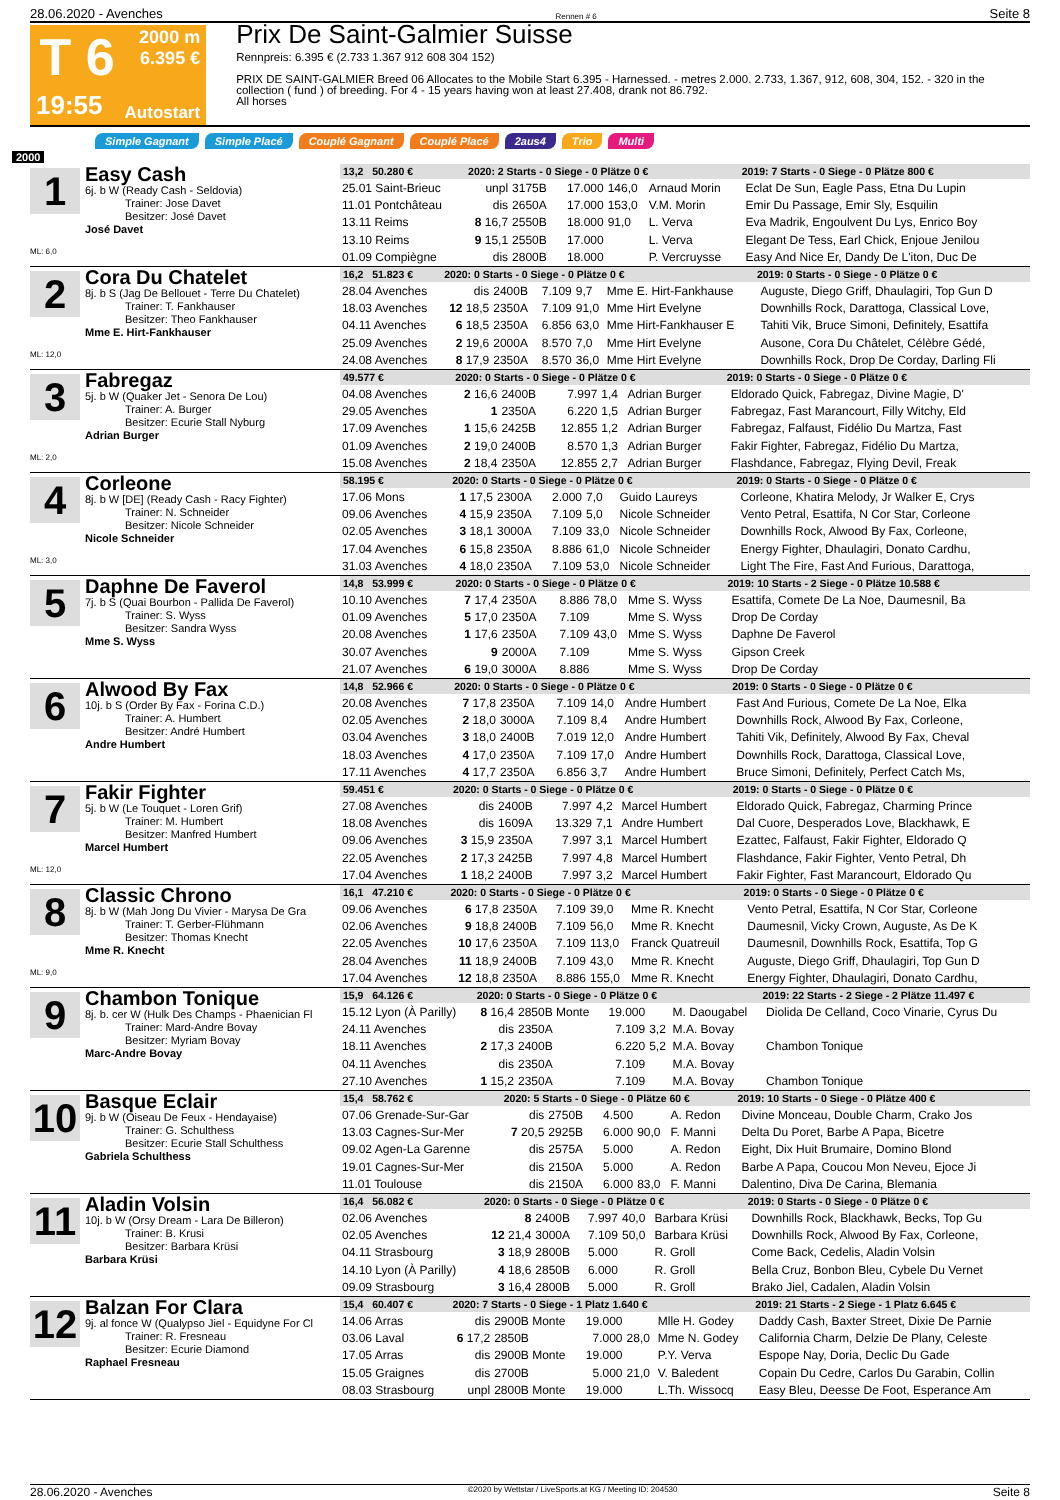28.06.2020 - Avenches Rennen # 6 Seite 8
T 6
2000 m
6.395 €
19:55
Autostart
Prix De Saint-Galmier Suisse
Rennpreis: 6.395 € (2.733 1.367 912 608 304 152)
PRIX DE SAINT-GALMIER Breed 06 Allocates to the Mobile Start 6.395 - Harnessed. - metres 2.000. 2.733, 1.367, 912, 608, 304, 152. - 320 in the collection ( fund ) of breeding. For 4 - 15 years having won at least 27.408, drank not 86.792.
All horses
Simple Gagnant Simple Placé Couplé Gagnant Couplé Placé 2aus4 Trio Multi
2000
1
Easy Cash
6j. b W (Ready Cash - Seldovia)
Trainer: Jose Davet
Besitzer: José Davet
José Davet
ML: 6,0
| 13,2 50.280 € | 2020: 2 Starts - 0 Siege - 0 Plätze 0 € | | | | | 2019: 7 Starts - 0 Siege - 0 Plätze 800 € | |
| --- | --- | --- | --- | --- | --- | --- | --- |
| 25.01 Saint-Brieuc | unpl | 3175B | 17.000 | 146,0 | Arnaud Morin | | Eclat De Sun, Eagle Pass, Etna Du Lupin |
| 11.01 Pontchâteau | dis | 2650A | 17.000 | 153,0 | V.M. Morin | | Emir Du Passage, Emir Sly, Esquilin |
| 13.11 Reims | 8 16,7 | 2550B | 18.000 | 91,0 | L. Verva | | Eva Madrik, Engoulvent Du Lys, Enrico Boy |
| 13.10 Reims | 9 15,1 | 2550B | 17.000 | | L. Verva | | Elegant De Tess, Earl Chick, Enjoue Jenilou |
| 01.09 Compiègne | dis | 2800B | 18.000 | | P. Vercruysse | | Easy And Nice Er, Dandy De L'iton, Duc De |
2
Cora Du Chatelet
8j. b S (Jag De Bellouet - Terre Du Chatelet)
Trainer: T. Fankhauser
Besitzer: Theo Fankhauser
Mme E. Hirt-Fankhauser
ML: 12,0
| 16,2 51.823 € | 2020: 0 Starts - 0 Siege - 0 Plätze 0 € | | | | | 2019: 0 Starts - 0 Siege - 0 Plätze 0 € | |
| --- | --- | --- | --- | --- | --- | --- | --- |
| 28.04 Avenches | dis | 2400B | 7.109 | 9,7 | Mme E. Hirt-Fankhause | | Auguste, Diego Griff, Dhaulagiri, Top Gun D |
| 18.03 Avenches | 12 18,5 | 2350A | 7.109 | 91,0 | Mme Hirt Evelyne | | Downhills Rock, Darattoga, Classical Love, |
| 04.11 Avenches | 6 18,5 | 2350A | 6.856 | 63,0 | Mme Hirt-Fankhauser E | | Tahiti Vik, Bruce Simoni, Definitely, Esattifa |
| 25.09 Avenches | 2 19,6 | 2000A | 8.570 | 7,0 | Mme Hirt Evelyne | | Ausone, Cora Du Châtelet, Célèbre Gédé, |
| 24.08 Avenches | 8 17,9 | 2350A | 8.570 | 36,0 | Mme Hirt Evelyne | | Downhills Rock, Drop De Corday, Darling Fli |
3
Fabregaz
5j. b W (Quaker Jet - Senora De Lou)
Trainer: A. Burger
Besitzer: Ecurie Stall Nyburg
Adrian Burger
ML: 2,0
| 49.577 € | 2020: 0 Starts - 0 Siege - 0 Plätze 0 € | | | | | 2019: 0 Starts - 0 Siege - 0 Plätze 0 € | |
| --- | --- | --- | --- | --- | --- | --- | --- |
| 04.08 Avenches | 2 16,6 | 2400B | 7.997 | 1,4 | Adrian Burger | | Eldorado Quick, Fabregaz, Divine Magie, D' |
| 29.05 Avenches | 1 | 2350A | 6.220 | 1,5 | Adrian Burger | | Fabregaz, Fast Marancourt, Filly Witchy, Eld |
| 17.09 Avenches | 1 15,6 | 2425B | 12.855 | 1,2 | Adrian Burger | | Fabregaz, Falfaust, Fidélio Du Martza, Fast |
| 01.09 Avenches | 2 19,0 | 2400B | 8.570 | 1,3 | Adrian Burger | | Fakir Fighter, Fabregaz, Fidélio Du Martza, |
| 15.08 Avenches | 2 18,4 | 2350A | 12.855 | 2,7 | Adrian Burger | | Flashdance, Fabregaz, Flying Devil, Freak |
4
Corleone
8j. b W [DE] (Ready Cash - Racy Fighter)
Trainer: N. Schneider
Besitzer: Nicole Schneider
Nicole Schneider
ML: 3,0
| 58.195 € | 2020: 0 Starts - 0 Siege - 0 Plätze 0 € | | | | | 2019: 0 Starts - 0 Siege - 0 Plätze 0 € | |
| --- | --- | --- | --- | --- | --- | --- | --- |
| 17.06 Mons | 1 17,5 | 2300A | 2.000 | 7,0 | Guido Laureys | | Corleone, Khatira Melody, Jr Walker E, Crys |
| 09.06 Avenches | 4 15,9 | 2350A | 7.109 | 5,0 | Nicole Schneider | | Vento Petral, Esattifa, N Cor Star, Corleone |
| 02.05 Avenches | 3 18,1 | 3000A | 7.109 | 33,0 | Nicole Schneider | | Downhills Rock, Alwood By Fax, Corleone, |
| 17.04 Avenches | 6 15,8 | 2350A | 8.886 | 61,0 | Nicole Schneider | | Energy Fighter, Dhaulagiri, Donato Cardhu, |
| 31.03 Avenches | 4 18,0 | 2350A | 7.109 | 53,0 | Nicole Schneider | | Light The Fire, Fast And Furious, Darattoga, |
5
Daphne De Faverol
7j. b S (Quai Bourbon - Pallida De Faverol)
Trainer: S. Wyss
Besitzer: Sandra Wyss
Mme S. Wyss
| 14,8 53.999 € | 2020: 0 Starts - 0 Siege - 0 Plätze 0 € | | | | | 2019: 10 Starts - 2 Siege - 0 Plätze 10.588 € | |
| --- | --- | --- | --- | --- | --- | --- | --- |
| 10.10 Avenches | 7 17,4 | 2350A | 8.886 | 78,0 | Mme S. Wyss | | Esattifa, Comete De La Noe, Daumesnil, Ba |
| 01.09 Avenches | 5 17,0 | 2350A | 7.109 | | Mme S. Wyss | | Drop De Corday |
| 20.08 Avenches | 1 17,6 | 2350A | 7.109 | 43,0 | Mme S. Wyss | | Daphne De Faverol |
| 30.07 Avenches | 9 | 2000A | 7.109 | | Mme S. Wyss | | Gipson Creek |
| 21.07 Avenches | 6 19,0 | 3000A | 8.886 | | Mme S. Wyss | | Drop De Corday |
6
Alwood By Fax
10j. b S (Order By Fax - Forina C.D.)
Trainer: A. Humbert
Besitzer: André Humbert
Andre Humbert
| 14,8 52.966 € | 2020: 0 Starts - 0 Siege - 0 Plätze 0 € | | | | | 2019: 0 Starts - 0 Siege - 0 Plätze 0 € | |
| --- | --- | --- | --- | --- | --- | --- | --- |
| 20.08 Avenches | 7 17,8 | 2350A | 7.109 | 14,0 | Andre Humbert | | Fast And Furious, Comete De La Noe, Elka |
| 02.05 Avenches | 2 18,0 | 3000A | 7.109 | 8,4 | Andre Humbert | | Downhills Rock, Alwood By Fax, Corleone, |
| 03.04 Avenches | 3 18,0 | 2400B | 7.019 | 12,0 | Andre Humbert | | Tahiti Vik, Definitely, Alwood By Fax, Cheval |
| 18.03 Avenches | 4 17,0 | 2350A | 7.109 | 17,0 | Andre Humbert | | Downhills Rock, Darattoga, Classical Love, |
| 17.11 Avenches | 4 17,7 | 2350A | 6.856 | 3,7 | Andre Humbert | | Bruce Simoni, Definitely, Perfect Catch Ms, |
7
Fakir Fighter
5j. b W (Le Touquet - Loren Grif)
Trainer: M. Humbert
Besitzer: Manfred Humbert
Marcel Humbert
ML: 12,0
| 59.451 € | 2020: 0 Starts - 0 Siege - 0 Plätze 0 € | | | | | 2019: 0 Starts - 0 Siege - 0 Plätze 0 € | |
| --- | --- | --- | --- | --- | --- | --- | --- |
| 27.08 Avenches | dis | 2400B | 7.997 | 4,2 | Marcel Humbert | | Eldorado Quick, Fabregaz, Charming Prince |
| 18.08 Avenches | dis | 1609A | 13.329 | 7,1 | Andre Humbert | | Dal Cuore, Desperados Love, Blackhawk, E |
| 09.06 Avenches | 3 15,9 | 2350A | 7.997 | 3,1 | Marcel Humbert | | Ezattec, Falfaust, Fakir Fighter, Eldorado Q |
| 22.05 Avenches | 2 17,3 | 2425B | 7.997 | 4,8 | Marcel Humbert | | Flashdance, Fakir Fighter, Vento Petral, Dh |
| 17.04 Avenches | 1 18,2 | 2400B | 7.997 | 3,2 | Marcel Humbert | | Fakir Fighter, Fast Marancourt, Eldorado Qu |
8
Classic Chrono
8j. b W (Mah Jong Du Vivier - Marysa De Gra
Trainer: T. Gerber-Flühmann
Besitzer: Thomas Knecht
Mme R. Knecht
ML: 9,0
| 16,1 47.210 € | 2020: 0 Starts - 0 Siege - 0 Plätze 0 € | | | | | 2019: 0 Starts - 0 Siege - 0 Plätze 0 € | |
| --- | --- | --- | --- | --- | --- | --- | --- |
| 09.06 Avenches | 6 17,8 | 2350A | 7.109 | 39,0 | Mme R. Knecht | | Vento Petral, Esattifa, N Cor Star, Corleone |
| 02.06 Avenches | 9 18,8 | 2400B | 7.109 | 56,0 | Mme R. Knecht | | Daumesnil, Vicky Crown, Auguste, As De K |
| 22.05 Avenches | 10 17,6 | 2350A | 7.109 | 113,0 | Franck Quatreuil | | Daumesnil, Downhills Rock, Esattifa, Top G |
| 28.04 Avenches | 11 18,9 | 2400B | 7.109 | 43,0 | Mme R. Knecht | | Auguste, Diego Griff, Dhaulagiri, Top Gun D |
| 17.04 Avenches | 12 18,8 | 2350A | 8.886 | 155,0 | Mme R. Knecht | | Energy Fighter, Dhaulagiri, Donato Cardhu, |
9
Chambon Tonique
8j. b. cer W (Hulk Des Champs - Phaenician Fl
Trainer: Mard-Andre Bovay
Besitzer: Myriam Bovay
Marc-Andre Bovay
| 15,9 64.126 € | 2020: 0 Starts - 0 Siege - 0 Plätze 0 € | | | | | 2019: 22 Starts - 2 Siege - 2 Plätze 11.497 € | |
| --- | --- | --- | --- | --- | --- | --- | --- |
| 15.12 Lyon (À Parilly) | 8 16,4 | 2850B Monte | 19.000 | | M. Daougabel | | Diolida De Celland, Coco Vinarie, Cyrus Du |
| 24.11 Avenches | dis | 2350A | 7.109 | 3,2 | M.A. Bovay | | |
| 18.11 Avenches | 2 17,3 | 2400B | 6.220 | 5,2 | M.A. Bovay | | Chambon Tonique |
| 04.11 Avenches | dis | 2350A | 7.109 | | M.A. Bovay | | |
| 27.10 Avenches | 1 15,2 | 2350A | 7.109 | | M.A. Bovay | | Chambon Tonique |
10
Basque Eclair
9j. b W (Oiseau De Feux - Hendayaise)
Trainer: G. Schulthess
Besitzer: Ecurie Stall Schulthess
Gabriela Schulthess
| 15,4 58.762 € | 2020: 5 Starts - 0 Siege - 0 Plätze 60 € | | | | | 2019: 10 Starts - 0 Siege - 0 Plätze 400 € | |
| --- | --- | --- | --- | --- | --- | --- | --- |
| 07.06 Grenade-Sur-Gar | dis | 2750B | 4.500 | | A. Redon | | Divine Monceau, Double Charm, Crako Jos |
| 13.03 Cagnes-Sur-Mer | 7 20,5 | 2925B | 6.000 | 90,0 | F. Manni | | Delta Du Poret, Barbe A Papa, Bicetre |
| 09.02 Agen-La Garenne | dis | 2575A | 5.000 | | A. Redon | | Eight, Dix Huit Brumaire, Domino Blond |
| 19.01 Cagnes-Sur-Mer | dis | 2150A | 5.000 | | A. Redon | | Barbe A Papa, Coucou Mon Neveu, Ejoce Ji |
| 11.01 Toulouse | dis | 2150A | 6.000 | 83,0 | F. Manni | | Dalentino, Diva De Carina, Blemania |
11
Aladin Volsin
10j. b W (Orsy Dream - Lara De Billeron)
Trainer: B. Krusi
Besitzer: Barbara Krüsi
Barbara Krüsi
| 16,4 56.082 € | 2020: 0 Starts - 0 Siege - 0 Plätze 0 € | | | | | 2019: 0 Starts - 0 Siege - 0 Plätze 0 € | |
| --- | --- | --- | --- | --- | --- | --- | --- |
| 02.06 Avenches | 8 | 2400B | 7.997 | 40,0 | Barbara Krüsi | | Downhills Rock, Blackhawk, Becks, Top Gu |
| 02.05 Avenches | 12 21,4 | 3000A | 7.109 | 50,0 | Barbara Krüsi | | Downhills Rock, Alwood By Fax, Corleone, |
| 04.11 Strasbourg | 3 18,9 | 2800B | 5.000 | | R. Groll | | Come Back, Cedelis, Aladin Volsin |
| 14.10 Lyon (À Parilly) | 4 18,6 | 2850B | 6.000 | | R. Groll | | Bella Cruz, Bonbon Bleu, Cybele Du Vernet |
| 09.09 Strasbourg | 3 16,4 | 2800B | 5.000 | | R. Groll | | Brako Jiel, Cadalen, Aladin Volsin |
12
Balzan For Clara
9j. al fonce W (Qualypso Jiel - Equidyne For Cl
Trainer: R. Fresneau
Besitzer: Ecurie Diamond
Raphael Fresneau
| 15,4 60.407 € | 2020: 7 Starts - 0 Siege - 1 Platz 1.640 € | | | | | 2019: 21 Starts - 2 Siege - 1 Platz 6.645 € | |
| --- | --- | --- | --- | --- | --- | --- | --- |
| 14.06 Arras | dis | 2900B Monte | 19.000 | | Mlle H. Godey | | Daddy Cash, Baxter Street, Dixie De Parnie |
| 03.06 Laval | 6 17,2 | 2850B | 7.000 | 28,0 | Mme N. Godey | | California Charm, Delzie De Plany, Celeste |
| 17.05 Arras | dis | 2900B Monte | 19.000 | | P.Y. Verva | | Espope Nay, Doria, Declic Du Gade |
| 15.05 Graignes | dis | 2700B | 5.000 | 21,0 | V. Baledent | | Copain Du Cedre, Carlos Du Garabin, Collin |
| 08.03 Strasbourg | unpl | 2800B Monte | 19.000 | | L.Th. Wissocq | | Easy Bleu, Deesse De Foot, Esperance Am |
28.06.2020 - Avenches ©2020 by Wettstar / LiveSports.at KG / Meeting ID: 204530 Seite 8